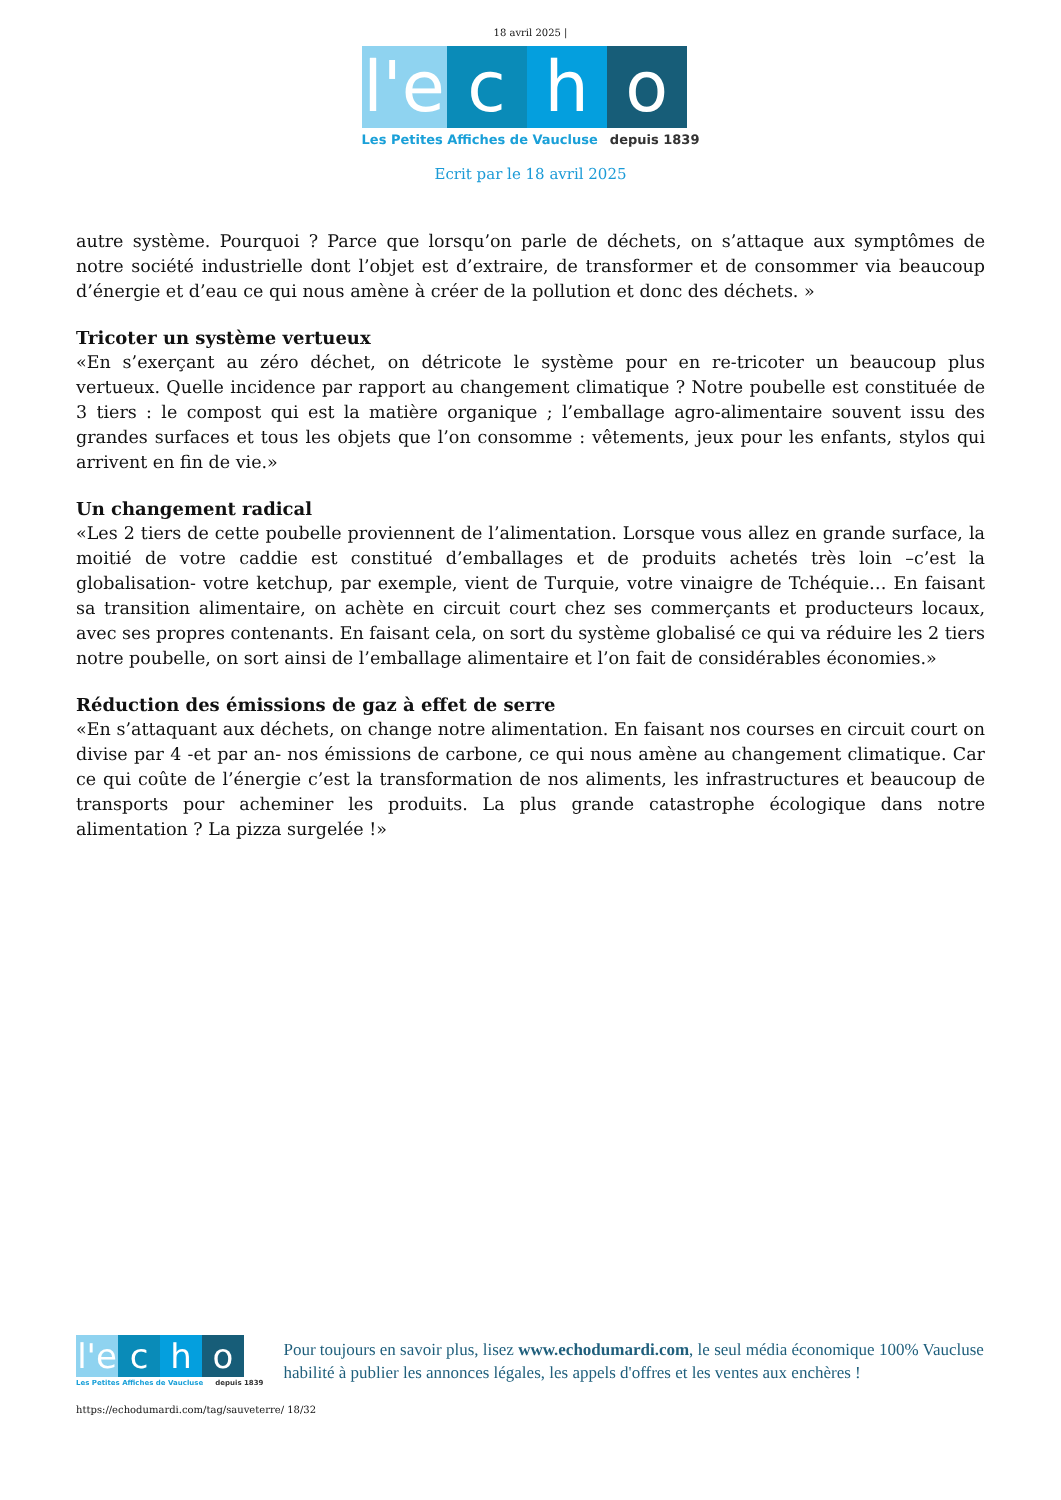18 avril 2025 |
l'e
c h o
Les Petites Affiches de Vaucluse depuis 1839
Ecrit par le 18 avril 2025
autre système. Pourquoi ? Parce que lorsqu’on parle de déchets, on s’attaque aux symptômes de notre société industrielle dont l’objet est d’extraire, de transformer et de consommer via beaucoup d’énergie et d’eau ce qui nous amène à créer de la pollution et donc des déchets. »
Tricoter un système vertueux
«En s’exerçant au zéro déchet, on détricote le système pour en re-tricoter un beaucoup plus vertueux. Quelle incidence par rapport au changement climatique ? Notre poubelle est constituée de 3 tiers : le compost qui est la matière organique ; l’emballage agro-alimentaire souvent issu des grandes surfaces et tous les objets que l’on consomme : vêtements, jeux pour les enfants, stylos qui arrivent en fin de vie.»
Un changement radical
«Les 2 tiers de cette poubelle proviennent de l’alimentation. Lorsque vous allez en grande surface, la moitié de votre caddie est constitué d’emballages et de produits achetés très loin –c’est la globalisation- votre ketchup, par exemple, vient de Turquie, votre vinaigre de Tchéquie… En faisant sa transition alimentaire, on achète en circuit court chez ses commerçants et producteurs locaux, avec ses propres contenants. En faisant cela, on sort du système globalisé ce qui va réduire les 2 tiers notre poubelle, on sort ainsi de l’emballage alimentaire et l’on fait de considérables économies.»
Réduction des émissions de gaz à effet de serre
«En s’attaquant aux déchets, on change notre alimentation. En faisant nos courses en circuit court on divise par 4 -et par an- nos émissions de carbone, ce qui nous amène au changement climatique. Car ce qui coûte de l’énergie c’est la transformation de nos aliments, les infrastructures et beaucoup de transports pour acheminer les produits. La plus grande catastrophe écologique dans notre alimentation ? La pizza surgelée !»
l'e
c h o
Les Petites Affiches de Vaucluse depuis 1839
Pour toujours en savoir plus, lisez www.echodumardi.com, le seul média économique 100% Vaucluse habilité à publier les annonces légales, les appels d'offres et les ventes aux enchères !
https://echodumardi.com/tag/sauveterre/ 18/32